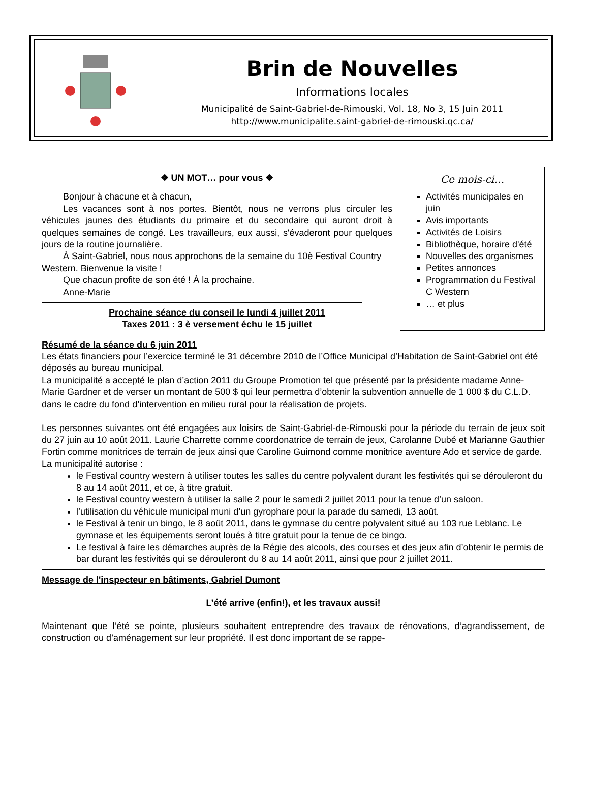Brin de Nouvelles
Informations locales
Municipalité de Saint-Gabriel-de-Rimouski, Vol. 18, No 3, 15 Juin 2011
http://www.municipalite.saint-gabriel-de-rimouski.qc.ca/
❖ UN MOT… pour vous ❖
Bonjour à chacune et à chacun,
Les vacances sont à nos portes. Bientôt, nous ne verrons plus circuler les véhicules jaunes des étudiants du primaire et du secondaire qui auront droit à quelques semaines de congé. Les travailleurs, eux aussi, s'évaderont pour quelques jours de la routine journalière.
À Saint-Gabriel, nous nous approchons de la semaine du 10è Festival Country Western. Bienvenue la visite !
Que chacun profite de son été ! À la prochaine.
Anne-Marie
Prochaine séance du conseil le lundi 4 juillet 2011
Taxes 2011 : 3 è versement échu le 15 juillet
Ce mois-ci…
Activités municipales en juin
Avis importants
Activités de Loisirs
Bibliothèque, horaire d'été
Nouvelles des organismes
Petites annonces
Programmation du Festival C Western
… et plus
Résumé de la séance du 6 juin 2011
Les états financiers pour l’exercice terminé le 31 décembre 2010 de l’Office Municipal d’Habitation de Saint-Gabriel ont été déposés au bureau municipal.
La municipalité a accepté le plan d’action 2011 du Groupe Promotion tel que présenté par la présidente madame Anne-Marie Gardner et de verser un montant de 500 $ qui leur permettra d’obtenir la subvention annuelle de 1 000 $ du C.L.D. dans le cadre du fond d’intervention en milieu rural pour la réalisation de projets.
Les personnes suivantes ont été engagées aux loisirs de Saint-Gabriel-de-Rimouski pour la période du terrain de jeux soit du 27 juin au 10 août 2011. Laurie Charrette comme coordonatrice de terrain de jeux, Carolanne Dubé et Marianne Gauthier Fortin comme monitrices de terrain de jeux ainsi que Caroline Guimond comme monitrice aventure Ado et service de garde.
La municipalité autorise :
le Festival country western à utiliser toutes les salles du centre polyvalent durant les festivités qui se dérouleront du 8 au 14 août 2011, et ce, à titre gratuit.
le Festival country western à utiliser la salle 2 pour le samedi 2 juillet 2011 pour la tenue d’un saloon.
l’utilisation du véhicule municipal muni d’un gyrophare pour la parade du samedi, 13 août.
le Festival à tenir un bingo, le 8 août 2011, dans le gymnase du centre polyvalent situé au 103 rue Leblanc. Le gymnase et les équipements seront loués à titre gratuit pour la tenue de ce bingo.
Le festival à faire les démarches auprès de la Régie des alcools, des courses et des jeux afin d’obtenir le permis de bar durant les festivités qui se dérouleront du 8 au 14 août 2011, ainsi que pour 2 juillet 2011.
Message de l'inspecteur en bâtiments, Gabriel Dumont
L’été arrive (enfin!), et les travaux aussi!
Maintenant que l’été se pointe, plusieurs souhaitent entreprendre des travaux de rénovations, d’agrandissement, de construction ou d’aménagement sur leur propriété. Il est donc important de se rappe-